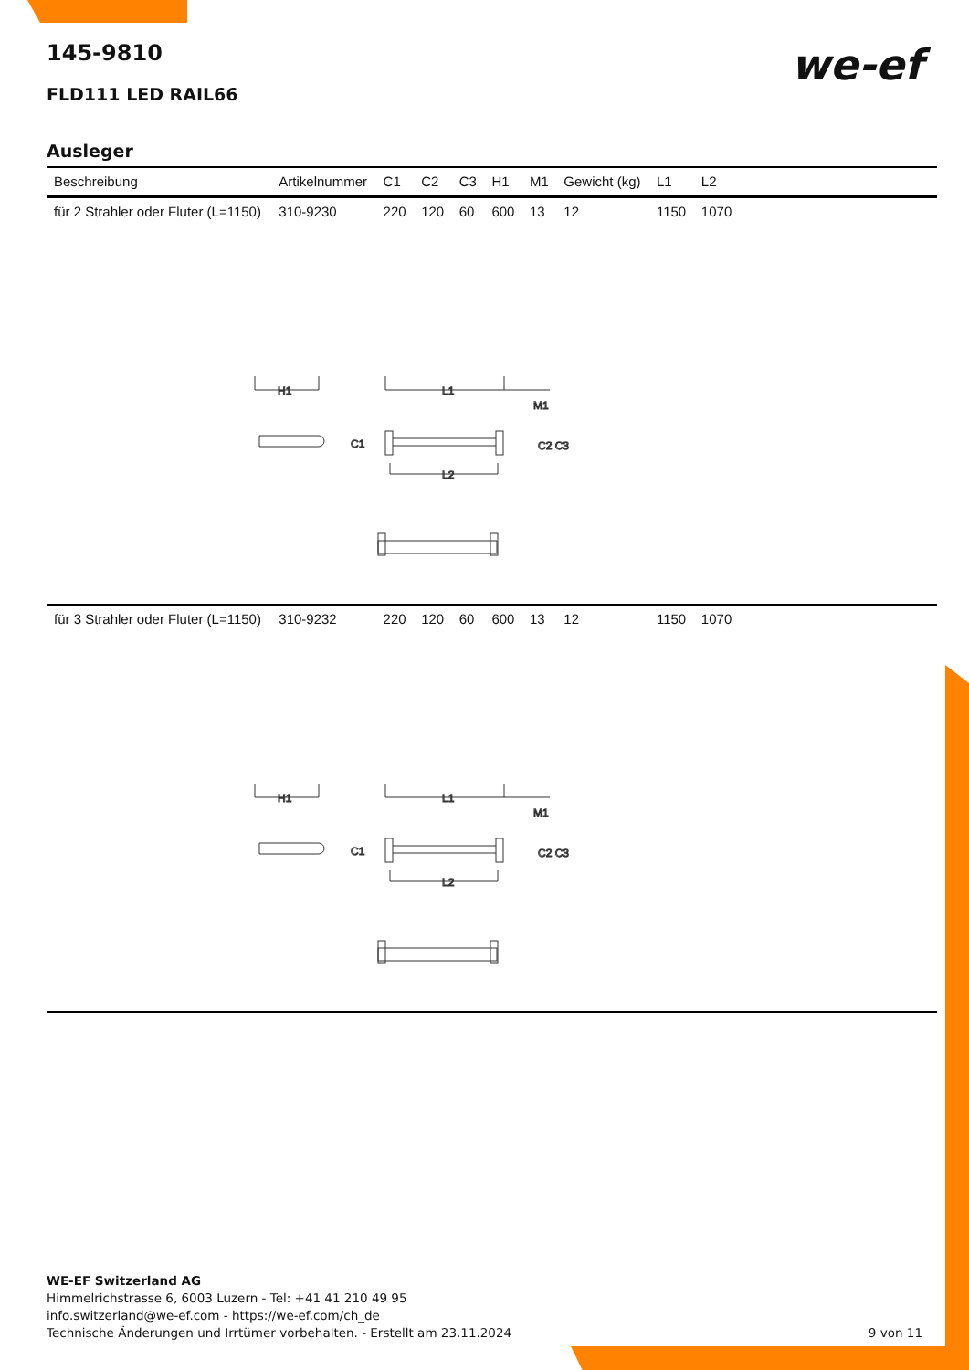we-ef
145-9810
FLD111 LED RAIL66
Ausleger
| Beschreibung | Artikelnummer | C1 | C2 | C3 | H1 | M1 | Gewicht (kg) | L1 | L2 | |
| --- | --- | --- | --- | --- | --- | --- | --- | --- | --- | --- |
| für 2 Strahler oder Fluter (L=1150) | 310-9230 | 220 | 120 | 60 | 600 | 13 | 12 | 1150 | 1070 | |
| H1 L1 C1 C2 C3 M1 L2 | | | | | | | | | | |
| für 3 Strahler oder Fluter (L=1150) | 310-9232 | 220 | 120 | 60 | 600 | 13 | 12 | 1150 | 1070 | |
| H1 L1 C1 C2 C3 M1 L2 | | | | | | | | | | |
WE-EF Switzerland AG
Himmelrichstrasse 6, 6003 Luzern - Tel: +41 41 210 49 95
info.switzerland@we-ef.com - https://we-ef.com/ch_de
Technische Änderungen und Irrtümer vorbehalten. - Erstellt am 23.11.2024
9 von 11